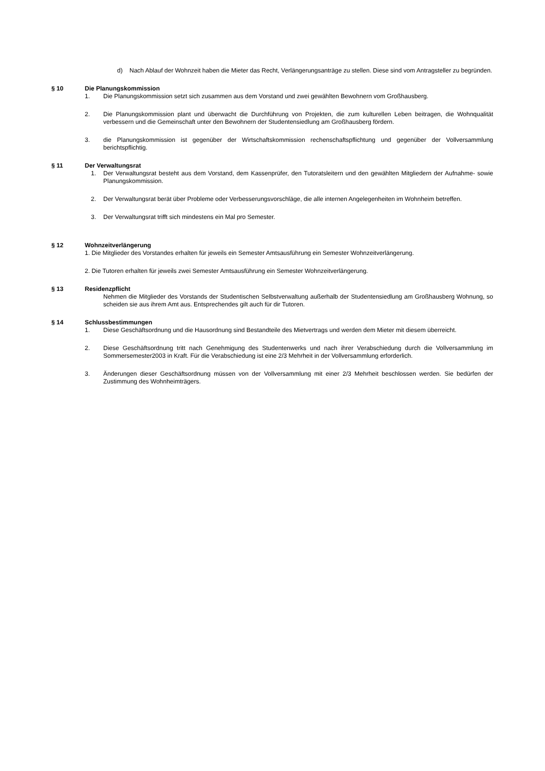d) Nach Ablauf der Wohnzeit haben die Mieter das Recht, Verlängerungsanträge zu stellen. Diese sind vom Antragsteller zu begründen.
§ 10 Die Planungskommission
1. Die Planungskommission setzt sich zusammen aus dem Vorstand und zwei gewählten Bewohnern vom Großhausberg.
2. Die Planungskommission plant und überwacht die Durchführung von Projekten, die zum kulturellen Leben beitragen, die Wohnqualität verbessern und die Gemeinschaft unter den Bewohnern der Studentensiedlung am Großhausberg fördern.
3. die Planungskommission ist gegenüber der Wirtschaftskommission rechenschaftspflichtung und gegenüber der Vollversammlung berichtspflichtig.
§ 11 Der Verwaltungsrat
1. Der Verwaltungsrat besteht aus dem Vorstand, dem Kassenprüfer, den Tutoratsleitern und den gewählten Mitgliedern der Aufnahme- sowie Planungskommission.
2. Der Verwaltungsrat berät über Probleme oder Verbesserungsvorschläge, die alle internen Angelegenheiten im Wohnheim betreffen.
3. Der Verwaltungsrat trifft sich mindestens ein Mal pro Semester.
§ 12 Wohnzeitverlängerung
1. Die Mitglieder des Vorstandes erhalten für jeweils ein Semester Amtsausführung ein Semester Wohnzeitverlängerung.
2. Die Tutoren erhalten für jeweils zwei Semester Amtsausführung ein Semester Wohnzeitverlängerung.
§ 13 Residenzpflicht
Nehmen die Mitglieder des Vorstands der Studentischen Selbstverwaltung außerhalb der Studentensiedlung am Großhausberg Wohnung, so scheiden sie aus ihrem Amt aus. Entsprechendes gilt auch für dir Tutoren.
§ 14 Schlussbestimmungen
1. Diese Geschäftsordnung und die Hausordnung sind Bestandteile des Mietvertrags und werden dem Mieter mit diesem überreicht.
2. Diese Geschäftsordnung tritt nach Genehmigung des Studentenwerks und nach ihrer Verabschiedung durch die Vollversammlung im Sommersemester2003 in Kraft. Für die Verabschiedung ist eine 2/3 Mehrheit in der Vollversammlung erforderlich.
3. Änderungen dieser Geschäftsordnung müssen von der Vollversammlung mit einer 2/3 Mehrheit beschlossen werden. Sie bedürfen der Zustimmung des Wohnheimträgers.